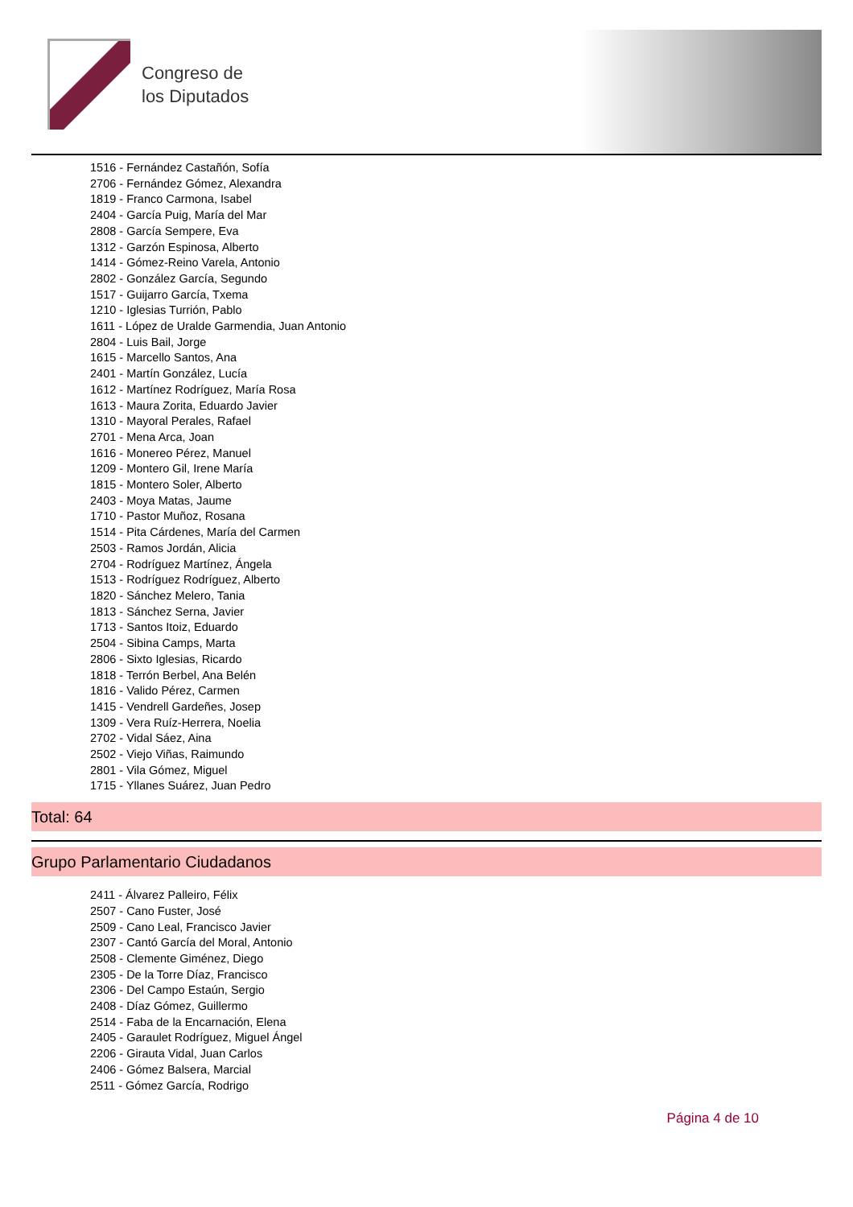Congreso de
los Diputados
1516 - Fernández Castañón, Sofía
2706 - Fernández Gómez, Alexandra
1819 - Franco Carmona, Isabel
2404 - García Puig, María del Mar
2808 - García Sempere, Eva
1312 - Garzón Espinosa, Alberto
1414 - Gómez-Reino Varela, Antonio
2802 - González García, Segundo
1517 - Guijarro García, Txema
1210 - Iglesias Turrión, Pablo
1611 - López de Uralde Garmendia, Juan Antonio
2804 - Luis Bail, Jorge
1615 - Marcello Santos, Ana
2401 - Martín González, Lucía
1612 - Martínez Rodríguez, María Rosa
1613 - Maura Zorita, Eduardo Javier
1310 - Mayoral Perales, Rafael
2701 - Mena Arca, Joan
1616 - Monereo Pérez, Manuel
1209 - Montero Gil, Irene María
1815 - Montero Soler, Alberto
2403 - Moya Matas, Jaume
1710 - Pastor Muñoz, Rosana
1514 - Pita Cárdenes, María del Carmen
2503 - Ramos Jordán, Alicia
2704 - Rodríguez Martínez, Ángela
1513 - Rodríguez Rodríguez, Alberto
1820 - Sánchez Melero, Tania
1813 - Sánchez Serna, Javier
1713 - Santos Itoiz, Eduardo
2504 - Sibina Camps, Marta
2806 - Sixto Iglesias, Ricardo
1818 - Terrón Berbel, Ana Belén
1816 - Valido Pérez, Carmen
1415 - Vendrell Gardeñes, Josep
1309 - Vera Ruíz-Herrera, Noelia
2702 - Vidal Sáez, Aina
2502 - Viejo Viñas, Raimundo
2801 - Vila Gómez, Miguel
1715 - Yllanes Suárez, Juan Pedro
Total: 64
Grupo Parlamentario Ciudadanos
2411 - Álvarez Palleiro, Félix
2507 - Cano Fuster, José
2509 - Cano Leal, Francisco Javier
2307 - Cantó García del Moral, Antonio
2508 - Clemente Giménez, Diego
2305 - De la Torre Díaz, Francisco
2306 - Del Campo Estaún, Sergio
2408 - Díaz Gómez, Guillermo
2514 - Faba de la Encarnación, Elena
2405 - Garaulet Rodríguez, Miguel Ángel
2206 - Girauta Vidal, Juan Carlos
2406 - Gómez Balsera, Marcial
2511 - Gómez García, Rodrigo
Página 4 de 10